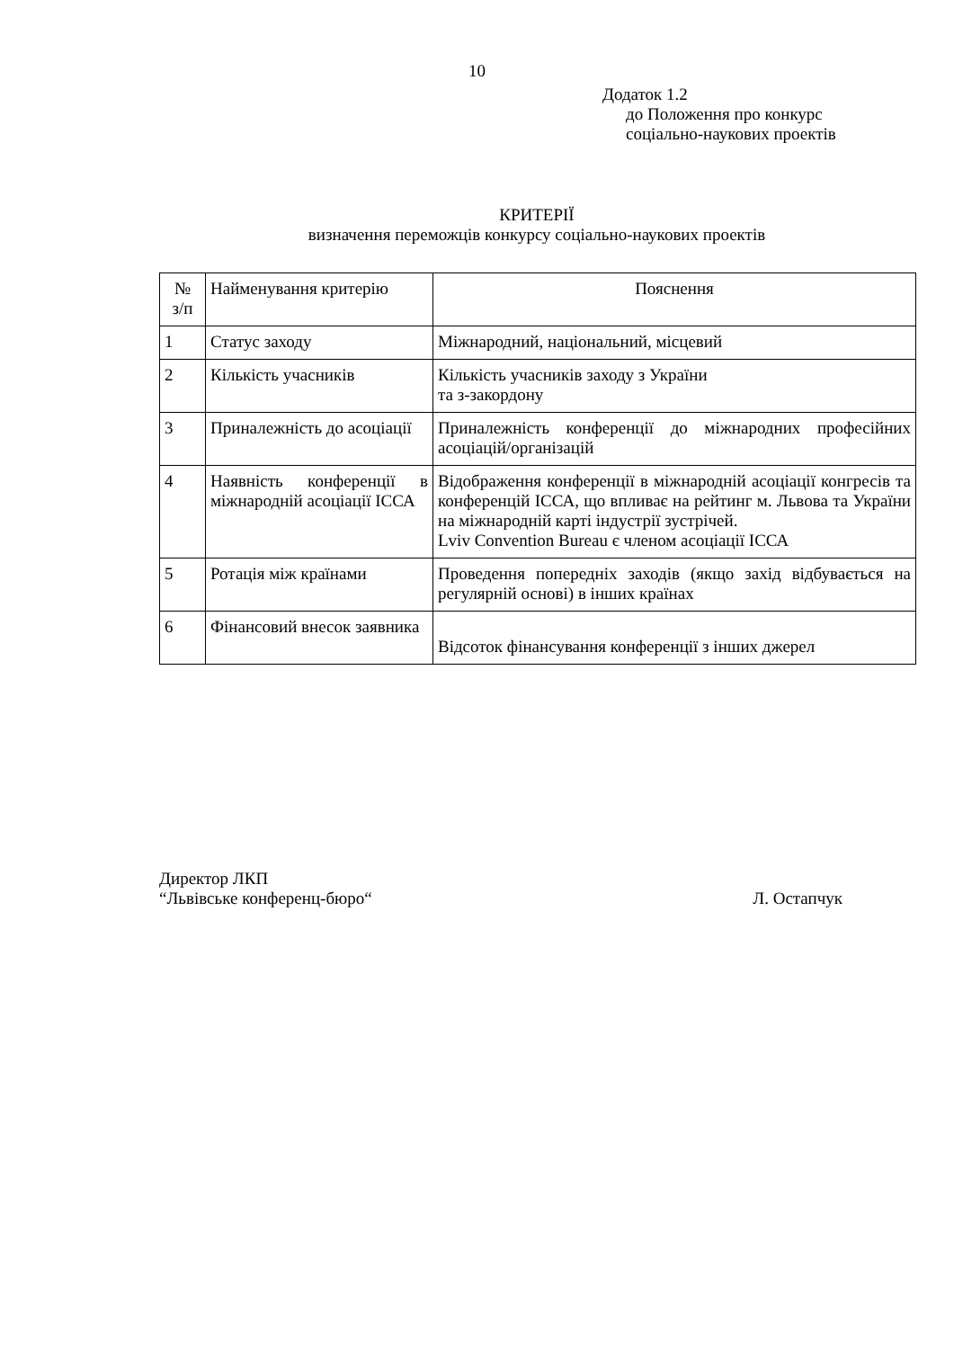10
Додаток 1.2
до Положення про конкурс
соціально-наукових проектів
КРИТЕРІЇ
визначення переможців конкурсу соціально-наукових проектів
| № з/п | Найменування критерію | Пояснення |
| --- | --- | --- |
| 1 | Статус заходу | Міжнародний, національний, місцевий |
| 2 | Кількість учасників | Кількість учасників заходу з України та з-закордону |
| 3 | Приналежність до асоціації | Приналежність конференції до міжнародних професійних асоціацій/організацій |
| 4 | Наявність конференції в міжнародній асоціації ІССА | Відображення конференції в міжнародній асоціації конгресів та конференцій ІССА, що впливає на рейтинг м. Львова та України на міжнародній карті індустрії зустрічей. Lviv Convention Bureau є членом асоціації ІССА |
| 5 | Ротація між країнами | Проведення попередніх заходів (якщо захід відбувається на регулярній основі) в інших країнах |
| 6 | Фінансовий внесок заявника | Відсоток фінансування конференції з інших джерел |
Директор ЛКП
“Львівське конференц-бюро“ Л. Остапчук